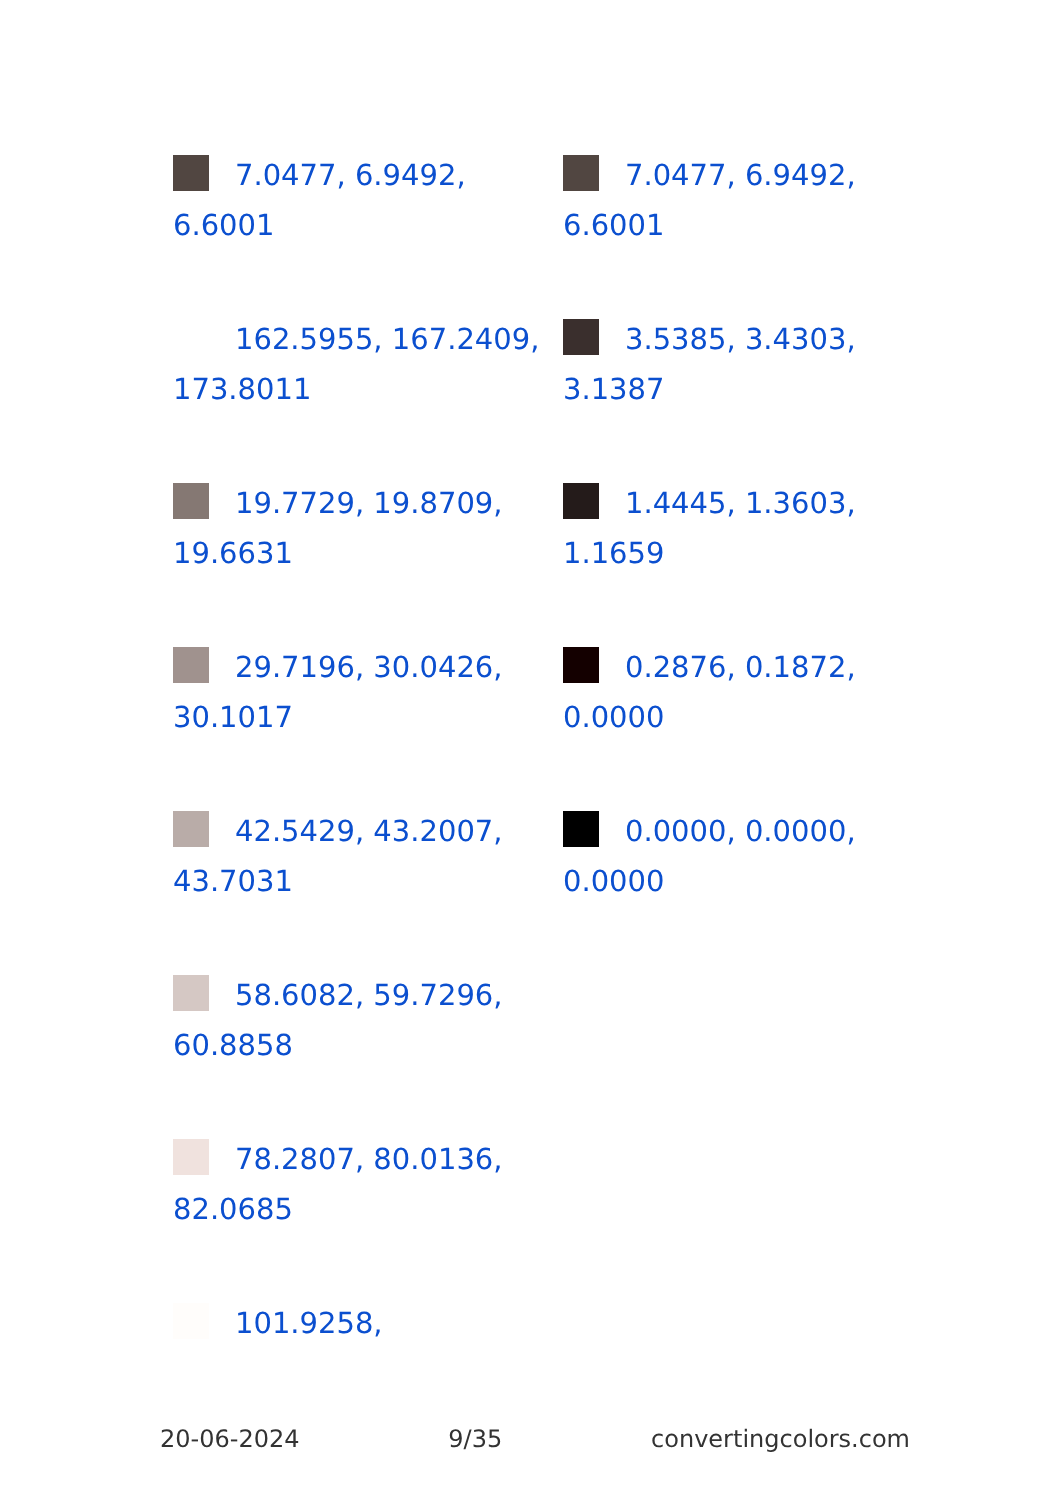7.0477, 6.9492, 6.6001
162.5955, 167.2409, 173.8011
19.7729, 19.8709, 19.6631
29.7196, 30.0426, 30.1017
42.5429, 43.2007, 43.7031
58.6082, 59.7296, 60.8858
78.2807, 80.0136, 82.0685
101.9258,
7.0477, 6.9492, 6.6001
3.5385, 3.4303, 3.1387
1.4445, 1.3603, 1.1659
0.2876, 0.1872, 0.0000
0.0000, 0.0000, 0.0000
20-06-2024 9/35 convertingcolors.com